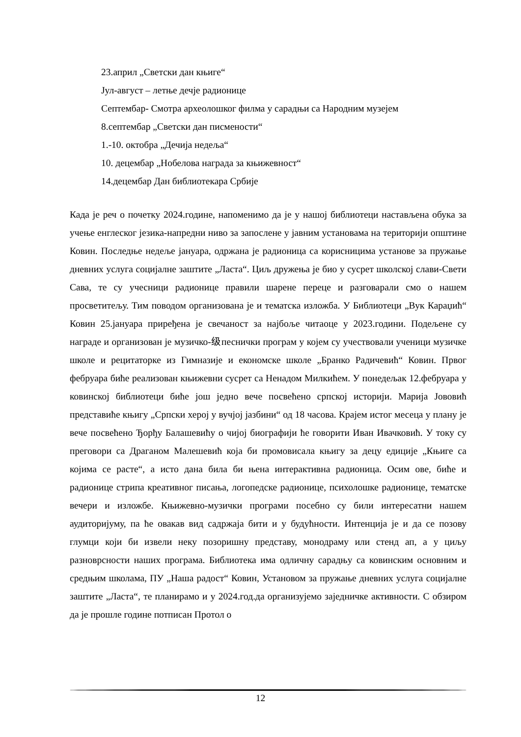23.април „Светски дан књиге“
Јул-август – летње дечје радионице
Септембар- Смотра археолошког филма у сарадњи са Народним музејем
8.септембар „Светски дан писмености“
1.-10. октобра „Дечија недеља“
10. децембар „Нобелова награда за књижевност“
14.децембар Дан библиотекара Србије
Када је реч о почетку 2024.године, напоменимо да је у нашој библиотеци настављена обука за учење енглеског језика-напредни ниво за запослене у јавним установама на територији општине Ковин. Последње недеље јануара, одржана је радионица са корисницима установе за пружање дневних услуга социјалне заштите „Ласта“. Циљ дружења је био у сусрет школској слави-Свети Сава, те су учесници радионице правили шарене переце и разговарали смо о нашем просветитељу. Тим поводом организована је и тематска изложба. У Библиотеци „Вук Караџић“ Ковин 25.јануара приређена је свечаност за најбоље читаоце у 2023.години. Подељене су награде и организован је музичко-级песнички програм у којем су учествовали ученици музичке школе и рецитаторке из Гимназије и економске школе „Бранко Радичевић“ Ковин. Првог фебруара биће реализован књижевни сусрет са Ненадом Милкићем. У понедељак 12.фебруара у ковинској библиотеци биће још једно вече посвећено српској историји. Марија Јововић представиће књигу „Српски херој у вучјој јазбини“ од 18 часова. Крајем истог месеца у плану је вече посвећено Ђорђу Балашевићу о чијој биографији ће говорити Иван Ивачковић. У току су преговори са Драганом Малешевић која би промовисала књигу за децу едиције „Књиге са којима се расте“, а исто дана била би њена интерактивна радионица. Осим ове, биће и радионице стрипа креативног писања, логопедске радионице, психолошке радионице, тематске вечери и изложбе. Књижевно-музички програми посебно су били интересатни нашем аудиторијуму, па ће овакав вид садржаја бити и у будућности. Интенција је и да се позову глумци који би извели неку позоришну представу, монодраму или стенд ап, а у циљу разноврсности наших програма. Библиотека има одличну сарадњу са ковинским основним и средњим школама, ПУ „Наша радост“ Ковин, Установом за пружање дневних услуга социјалне заштите „Ласта“, те планирамо и у 2024.год.да организујемо заједничке активности. С обзиром да је прошле године потписан Протол о
12